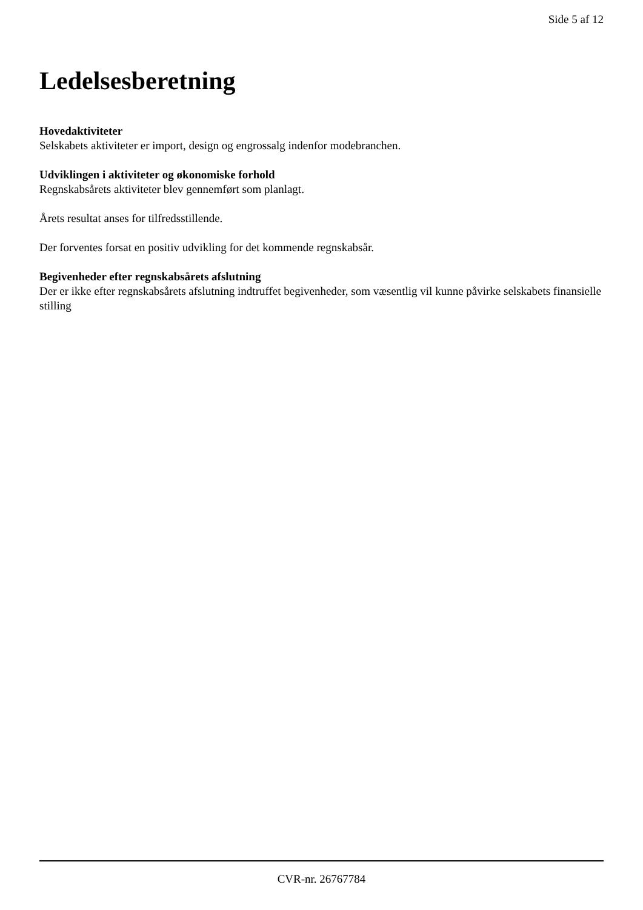Side 5 af 12
Ledelsesberetning
Hovedaktiviteter
Selskabets aktiviteter er import, design og engrossalg indenfor modebranchen.
Udviklingen i aktiviteter og økonomiske forhold
Regnskabsårets aktiviteter blev gennemført som planlagt.
Årets resultat anses for tilfredsstillende.
Der forventes forsat en positiv udvikling for det kommende regnskabsår.
Begivenheder efter regnskabsårets afslutning
Der er ikke efter regnskabsårets afslutning indtruffet begivenheder, som væsentlig vil kunne påvirke selskabets finansielle stilling
CVR-nr. 26767784